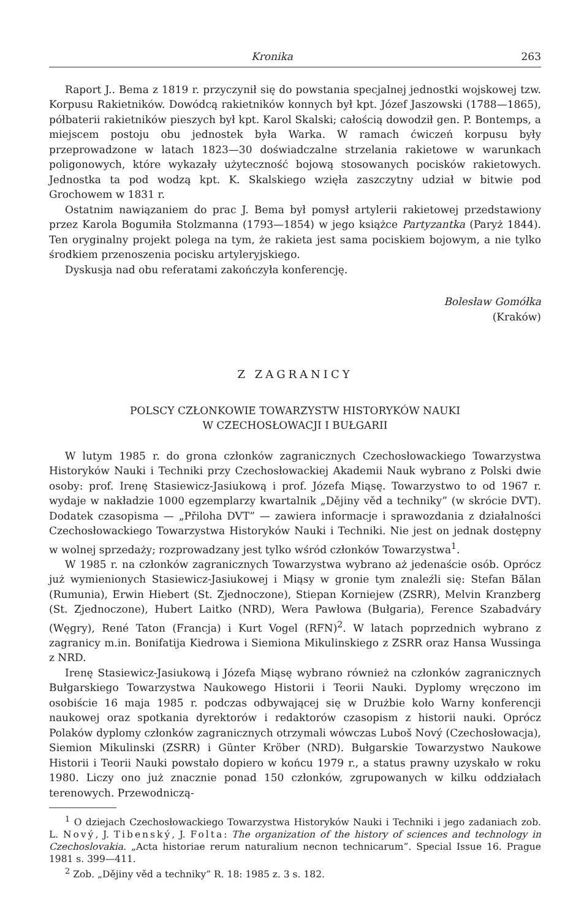Kronika 263
Raport J.. Bema z 1819 r. przyczynił się do powstania specjalnej jednostki wojskowej tzw. Korpusu Rakietników. Dowódcą rakietników konnych był kpt. Józef Jaszowski (1788—1865), półbaterii rakietników pieszych był kpt. Karol Skalski; całością dowodził gen. P. Bontemps, a miejscem postoju obu jednostek była Warka. W ramach ćwiczeń korpusu były przeprowadzone w latach 1823—30 doświadczalne strzelania rakietowe w warunkach poligonowych, które wykazały użyteczność bojową stosowanych pocisków rakietowych. Jednostka ta pod wodzą kpt. K. Skalskiego wzięła zaszczytny udział w bitwie pod Grochowem w 1831 r.
Ostatnim nawiązaniem do prac J. Bema był pomysł artylerii rakietowej przedstawiony przez Karola Bogumiła Stolzmanna (1793—1854) w jego książce Partyzantka (Paryż 1844). Ten oryginalny projekt polega na tym, że rakieta jest sama pociskiem bojowym, a nie tylko środkiem przenoszenia pocisku artyleryjskiego.
Dyskusja nad obu referatami zakończyła konferencję.
Bolesław Gomółka
(Kraków)
Z ZAGRANICY
POLSCY CZŁONKOWIE TOWARZYSTW HISTORYKÓW NAUKI
W CZECHOSŁOWACJI I BUŁGARII
W lutym 1985 r. do grona członków zagranicznych Czechosłowackiego Towarzystwa Historyków Nauki i Techniki przy Czechosłowackiej Akademii Nauk wybrano z Polski dwie osoby: prof. Irenę Stasiewicz-Jasiukową i prof. Józefa Miąsę. Towarzystwo to od 1967 r. wydaje w nakładzie 1000 egzemplarzy kwartalnik „Dějiny věd a techniky” (w skrócie DVT). Dodatek czasopisma — „Přiloha DVT” — zawiera informacje i sprawozdania z działalności Czechosłowackiego Towarzystwa Historyków Nauki i Techniki. Nie jest on jednak dostępny w wolnej sprzedaży; rozprowadzany jest tylko wśród członków Towarzystwa<sup>1</sup>.
W 1985 r. na członków zagranicznych Towarzystwa wybrano aż jedenaście osób. Oprócz już wymienionych Stasiewicz-Jasiukowej i Miąsy w gronie tym znaleźli się: Stefan Bălan (Rumunia), Erwin Hiebert (St. Zjednoczone), Stiepan Korniejew (ZSRR), Melvin Kranzberg (St. Zjednoczone), Hubert Laitko (NRD), Wera Pawłowa (Bułgaria), Ference Szabadváry (Węgry), René Taton (Francja) i Kurt Vogel (RFN)<sup>2</sup>. W latach poprzednich wybrano z zagranicy m.in. Bonifatija Kiedrowa i Siemiona Mikulinskiego z ZSRR oraz Hansa Wussinga z NRD.
Irenę Stasiewicz-Jasiukową i Józefa Miąsę wybrano również na członków zagranicznych Bułgarskiego Towarzystwa Naukowego Historii i Teorii Nauki. Dyplomy wręczono im osobiście 16 maja 1985 r. podczas odbywającej się w Drużbie koło Warny konferencji naukowej oraz spotkania dyrektorów i redaktorów czasopism z historii nauki. Oprócz Polaków dyplomy członków zagranicznych otrzymali wówczas Luboš Nový (Czechosłowacja), Siemion Mikulinski (ZSRR) i Günter Kröber (NRD). Bułgarskie Towarzystwo Naukowe Historii i Teorii Nauki powstało dopiero w końcu 1979 r., a status prawny uzyskało w roku 1980. Liczy ono już znacznie ponad 150 członków, zgrupowanych w kilku oddziałach terenowych. Przewodniczą-
<sup>1</sup> O dziejach Czechosłowackiego Towarzystwa Historyków Nauki i Techniki i jego zadaniach zob. L. Nový, J. Tibenský, J. Folta: The organization of the history of sciences and technology in Czechoslovakia. „Acta historiae rerum naturalium necnon technicarum”. Special Issue 16. Prague 1981 s. 399—411.
<sup>2</sup> Zob. „Dějiny věd a techniky” R. 18: 1985 z. 3 s. 182.